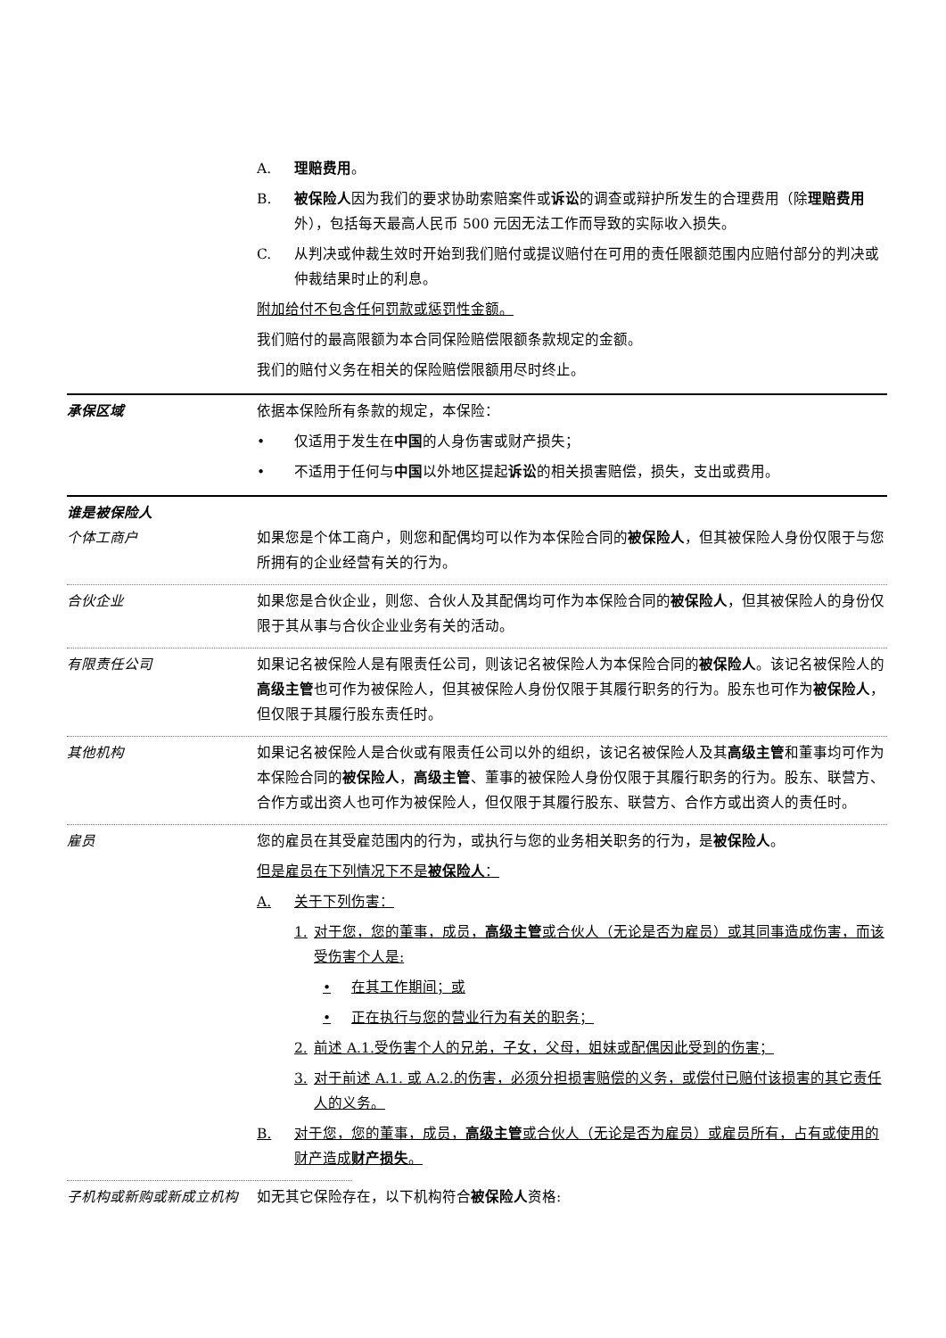A. 理赔费用。
B. 被保险人因为我们的要求协助索赔案件或诉讼的调查或辩护所发生的合理费用（除理赔费用外），包括每天最高人民币 500 元因无法工作而导致的实际收入损失。
C. 从判决或仲裁生效时开始到我们赔付或提议赔付在可用的责任限额范围内应赔付部分的判决或仲裁结果时止的利息。
附加给付不包含任何罚款或惩罚性金额。
我们赔付的最高限额为本合同保险赔偿限额条款规定的金额。
我们的赔付义务在相关的保险赔偿限额用尽时终止。
承保区域 依据本保险所有条款的规定，本保险：
• 仅适用于发生在中国的人身伤害或财产损失；
• 不适用于任何与中国以外地区提起诉讼的相关损害赔偿，损失，支出或费用。
谁是被保险人
个体工商户 如果您是个体工商户，则您和配偶均可以作为本保险合同的被保险人，但其被保险人身份仅限于与您所拥有的企业经营有关的行为。
合伙企业 如果您是合伙企业，则您、合伙人及其配偶均可作为本保险合同的被保险人，但其被保险人的身份仅限于其从事与合伙企业业务有关的活动。
有限责任公司 如果记名被保险人是有限责任公司，则该记名被保险人为本保险合同的被保险人。该记名被保险人的高级主管也可作为被保险人，但其被保险人身份仅限于其履行职务的行为。股东也可作为被保险人，但仅限于其履行股东责任时。
其他机构 如果记名被保险人是合伙或有限责任公司以外的组织，该记名被保险人及其高级主管和董事均可作为本保险合同的被保险人，高级主管、董事的被保险人身份仅限于其履行职务的行为。股东、联营方、合作方或出资人也可作为被保险人，但仅限于其履行股东、联营方、合作方或出资人的责任时。
雇员 您的雇员在其受雇范围内的行为，或执行与您的业务相关职务的行为，是被保险人。
但是雇员在下列情况下不是被保险人：
A. 关于下列伤害：
1. 对于您，您的董事，成员，高级主管或合伙人（无论是否为雇员）或其同事造成伤害，而该受伤害个人是:
• 在其工作期间；或
• 正在执行与您的营业行为有关的职务；
2. 前述 A.1.受伤害个人的兄弟，子女，父母，姐妹或配偶因此受到的伤害；
3. 对于前述 A.1. 或 A.2.的伤害，必须分担损害赔偿的义务，或偿付已赔付该损害的其它责任人的义务。
B. 对于您，您的董事，成员，高级主管或合伙人（无论是否为雇员）或雇员所有，占有或使用的财产造成财产损失。
子机构或新购或新成立机构 如无其它保险存在，以下机构符合被保险人资格: